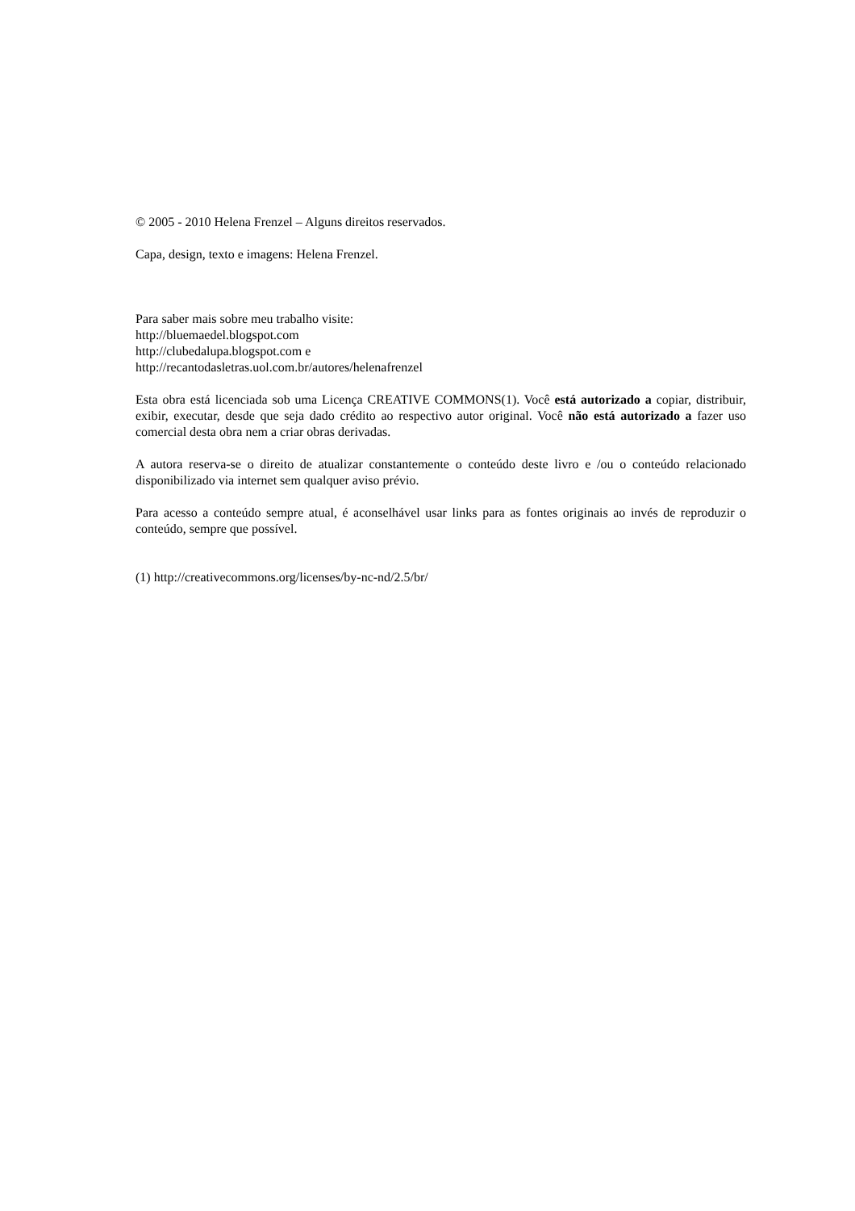© 2005 - 2010 Helena Frenzel – Alguns direitos reservados.
Capa, design, texto e imagens: Helena Frenzel.
Para saber mais sobre meu trabalho visite:
http://bluemaedel.blogspot.com
http://clubedalupa.blogspot.com e
http://recantodasletras.uol.com.br/autores/helenafrenzel
Esta obra está licenciada sob uma Licença CREATIVE COMMONS(1). Você está autorizado a copiar, distribuir, exibir, executar, desde que seja dado crédito ao respectivo autor original. Você não está autorizado a fazer uso comercial desta obra nem a criar obras derivadas.
A autora reserva-se o direito de atualizar constantemente o conteúdo deste livro e /ou o conteúdo relacionado disponibilizado via internet sem qualquer aviso prévio.
Para acesso a conteúdo sempre atual, é aconselhável usar links para as fontes originais ao invés de reproduzir o conteúdo, sempre que possível.
(1) http://creativecommons.org/licenses/by-nc-nd/2.5/br/